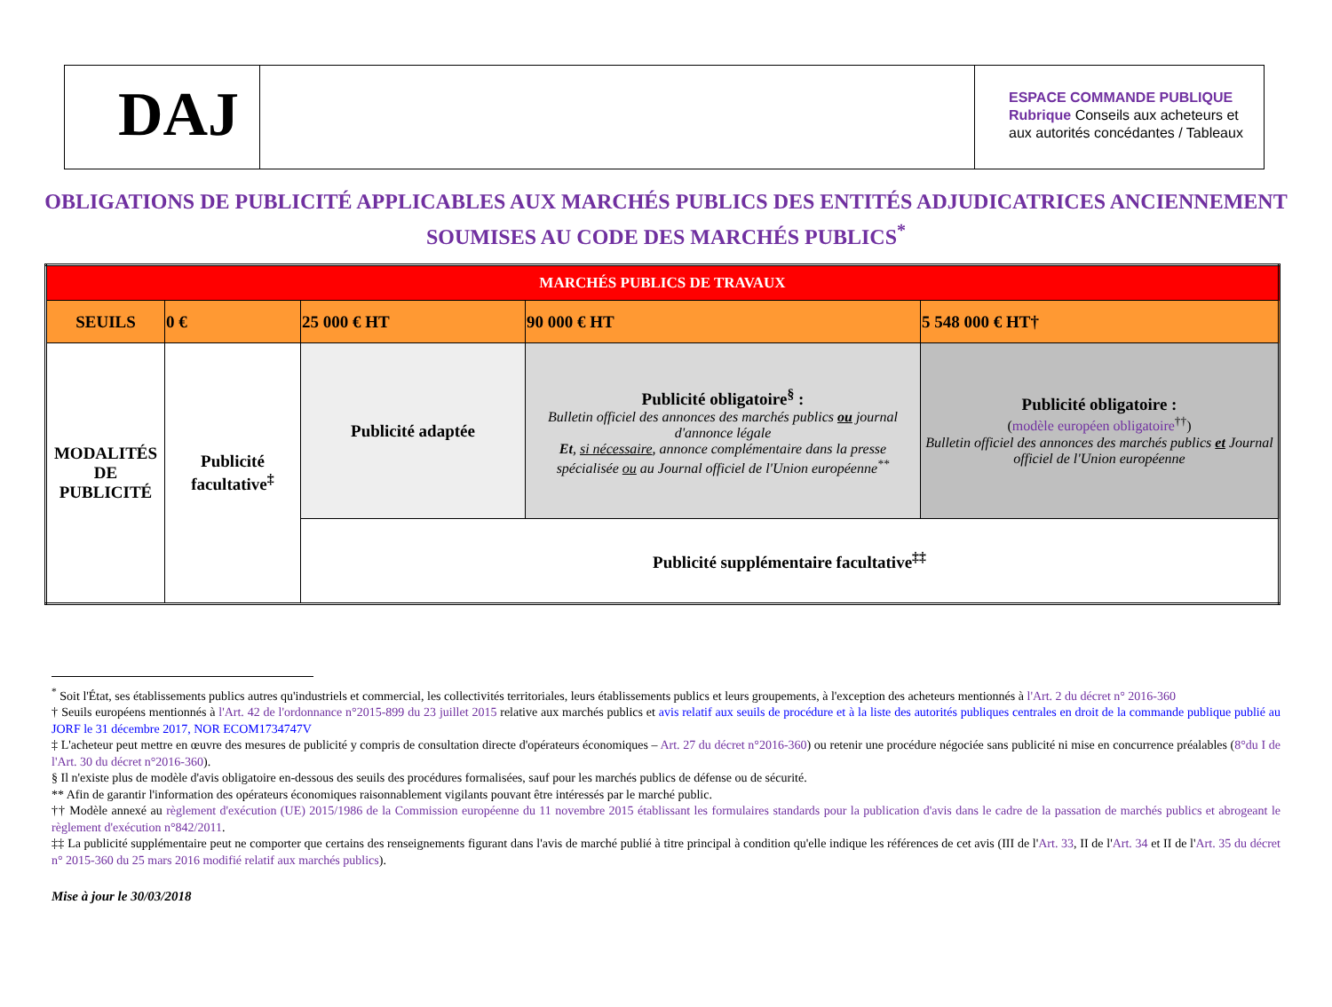DAJ
ESPACE COMMANDE PUBLIQUE
Rubrique Conseils aux acheteurs et aux autorités concédantes / Tableaux
OBLIGATIONS DE PUBLICITÉ APPLICABLES AUX MARCHÉS PUBLICS DES ENTITÉS ADJUDICATRICES ANCIENNEMENT SOUMISES AU CODE DES MARCHÉS PUBLICS<sup>*</sup>
| MARCHÉS PUBLICS DE TRAVAUX | | | | |
| SEUILS | 0 € | 25 000 € HT | 90 000 € HT | 5 548 000 € HT† |
| MODALITÉS DE PUBLICITÉ | Publicité facultative<sup>‡</sup> | Publicité adaptée | Publicité obligatoire<sup>§</sup> : Bulletin officiel des annonces des marchés publics ou journal d'annonce légale Et , si nécessaire , annonce complémentaire dans la presse spécialisée ou au Journal officiel de l'Union européenne<sup>**</sup> | Publicité obligatoire : ( modèle européen obligatoire<sup>††</sup>) Bulletin officiel des annonces des marchés publics et Journal officiel de l'Union européenne |
| | | Publicité supplémentaire facultative<sup>‡‡</sup> | | |
<sup>*</sup> Soit l'État, ses établissements publics autres qu'industriels et commercial, les collectivités territoriales, leurs établissements publics et leurs groupements, à l'exception des acheteurs mentionnés à l'Art. 2 du décret n° 2016-360
† Seuils européens mentionnés à l'Art. 42 de l'ordonnance n°2015-899 du 23 juillet 2015 relative aux marchés publics et avis relatif aux seuils de procédure et à la liste des autorités publiques centrales en droit de la commande publique publié au JORF le 31 décembre 2017, NOR ECOM1734747V
‡ L'acheteur peut mettre en œuvre des mesures de publicité y compris de consultation directe d'opérateurs économiques – Art. 27 du décret n°2016-360) ou retenir une procédure négociée sans publicité ni mise en concurrence préalables (8°du I de l'Art. 30 du décret n°2016-360).
§ Il n'existe plus de modèle d'avis obligatoire en-dessous des seuils des procédures formalisées, sauf pour les marchés publics de défense ou de sécurité.
** Afin de garantir l'information des opérateurs économiques raisonnablement vigilants pouvant être intéressés par le marché public.
†† Modèle annexé au règlement d'exécution (UE) 2015/1986 de la Commission européenne du 11 novembre 2015 établissant les formulaires standards pour la publication d'avis dans le cadre de la passation de marchés publics et abrogeant le règlement d'exécution n°842/2011.
‡‡ La publicité supplémentaire peut ne comporter que certains des renseignements figurant dans l'avis de marché publié à titre principal à condition qu'elle indique les références de cet avis (III de l'Art. 33, II de l'Art. 34 et II de l'Art. 35 du décret n° 2015-360 du 25 mars 2016 modifié relatif aux marchés publics).
Mise à jour le 30/03/2018